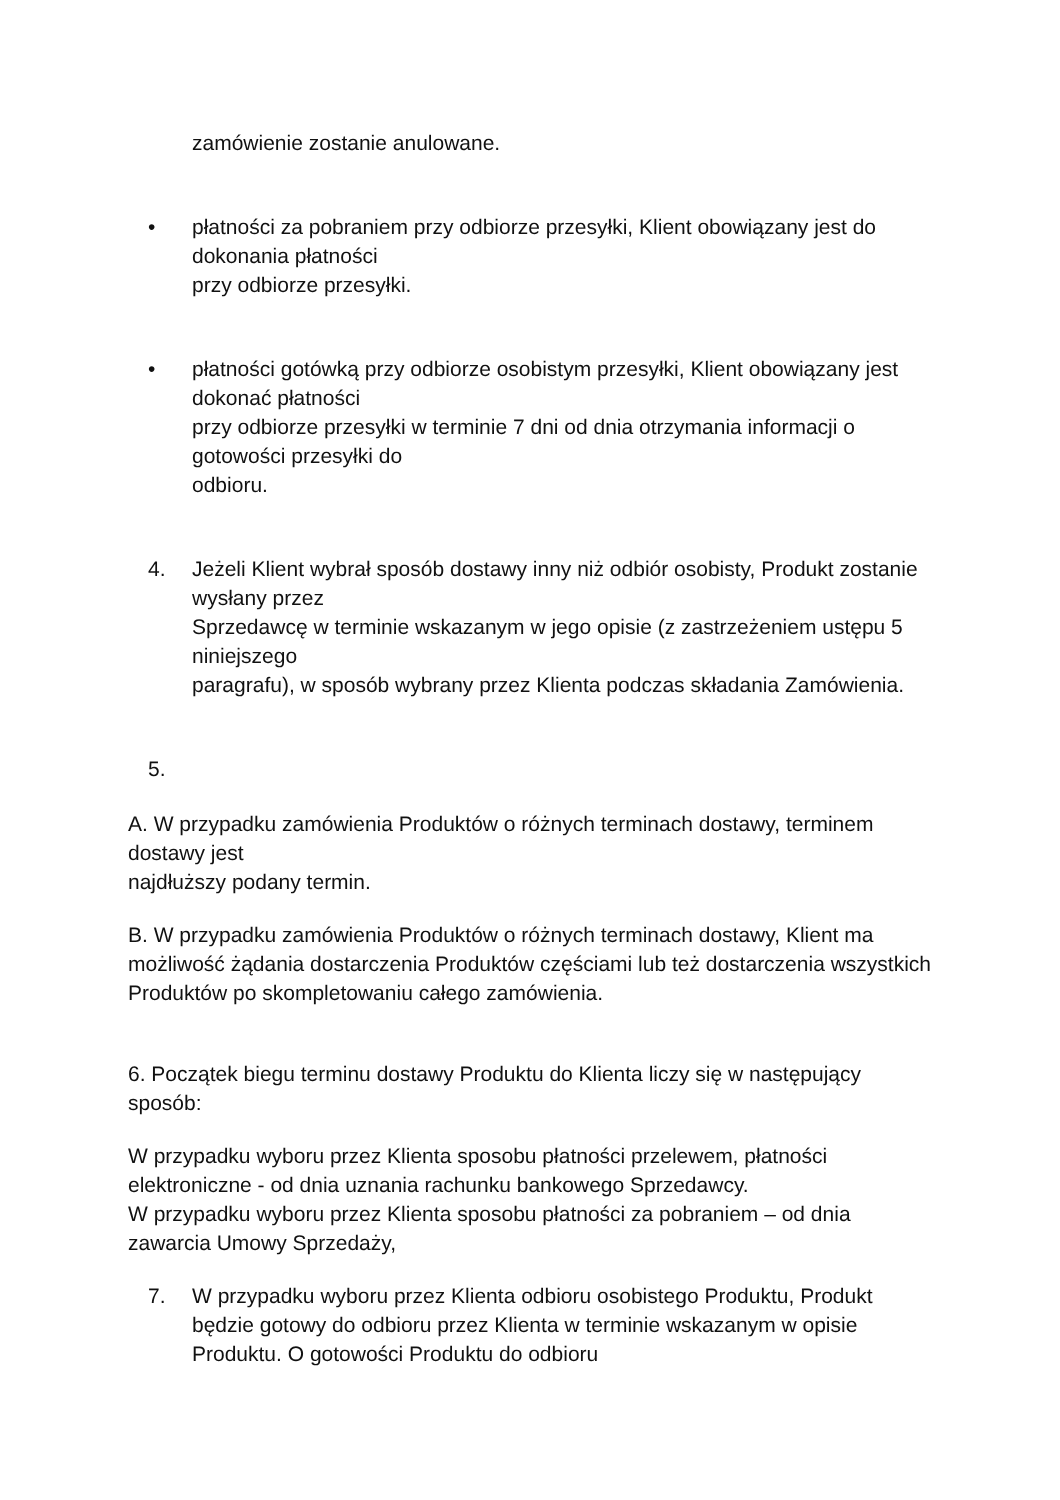zamówienie zostanie anulowane.
• płatności za pobraniem przy odbiorze przesyłki, Klient obowiązany jest do dokonania płatności
przy odbiorze przesyłki.
• płatności gotówką przy odbiorze osobistym przesyłki, Klient obowiązany jest dokonać płatności
przy odbiorze przesyłki w terminie 7 dni od dnia otrzymania informacji o gotowości przesyłki do
odbioru.
4. Jeżeli Klient wybrał sposób dostawy inny niż odbiór osobisty, Produkt zostanie wysłany przez
Sprzedawcę w terminie wskazanym w jego opisie (z zastrzeżeniem ustępu 5 niniejszego
paragrafu), w sposób wybrany przez Klienta podczas składania Zamówienia.
5.
A. W przypadku zamówienia Produktów o różnych terminach dostawy, terminem dostawy jest
najdłuższy podany termin.
B. W przypadku zamówienia Produktów o różnych terminach dostawy, Klient ma możliwość żądania dostarczenia Produktów częściami lub też dostarczenia wszystkich Produktów po skompletowaniu całego zamówienia.
6. Początek biegu terminu dostawy Produktu do Klienta liczy się w następujący sposób:
W przypadku wyboru przez Klienta sposobu płatności przelewem, płatności elektroniczne - od dnia uznania rachunku bankowego Sprzedawcy.
W przypadku wyboru przez Klienta sposobu płatności za pobraniem – od dnia zawarcia Umowy Sprzedaży,
7. W przypadku wyboru przez Klienta odbioru osobistego Produktu, Produkt będzie gotowy do odbioru przez Klienta w terminie wskazanym w opisie Produktu. O gotowości Produktu do odbioru